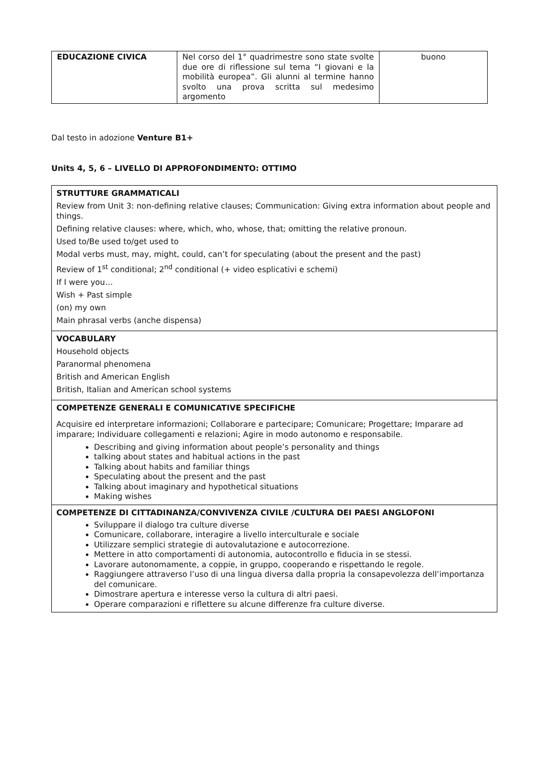| EDUCAZIONE CIVICA | Nel corso del 1° quadrimestre sono state svolte due ore di riflessione sul tema “I giovani e la mobilità europea”. Gli alunni al termine hanno svolto una prova scritta sul medesimo argomento | buono |
Dal testo in adozione Venture B1+
Units 4, 5, 6 – LIVELLO DI APPROFONDIMENTO: OTTIMO
| STRUTTURE GRAMMATICALI Review from Unit 3: non-defining relative clauses; Communication: Giving extra information about people and things. Defining relative clauses: where, which, who, whose, that; omitting the relative pronoun. Used to/Be used to/get used to Modal verbs must, may, might, could, can’t for speculating (about the present and the past) Review of 1<sup>st</sup> conditional; 2<sup>nd</sup> conditional (+ video esplicativi e schemi) If I were you… Wish + Past simple (on) my own Main phrasal verbs (anche dispensa) |
| VOCABULARY Household objects Paranormal phenomena British and American English British, Italian and American school systems |
| COMPETENZE GENERALI E COMUNICATIVE SPECIFICHE Acquisire ed interpretare informazioni; Collaborare e partecipare; Comunicare; Progettare; Imparare ad imparare; Individuare collegamenti e relazioni; Agire in modo autonomo e responsabile. Describing and giving information about people’s personality and things talking about states and habitual actions in the past Talking about habits and familiar things Speculating about the present and the past Talking about imaginary and hypothetical situations Making wishes |
| COMPETENZE DI CITTADINANZA/CONVIVENZA CIVILE /CULTURA DEI PAESI ANGLOFONI Sviluppare il dialogo tra culture diverse Comunicare, collaborare, interagire a livello interculturale e sociale Utilizzare semplici strategie di autovalutazione e autocorrezione. Mettere in atto comportamenti di autonomia, autocontrollo e fiducia in se stessi. Lavorare autonomamente, a coppie, in gruppo, cooperando e rispettando le regole. Raggiungere attraverso l’uso di una lingua diversa dalla propria la consapevolezza dell’importanza del comunicare. Dimostrare apertura e interesse verso la cultura di altri paesi. Operare comparazioni e riflettere su alcune differenze fra culture diverse. |